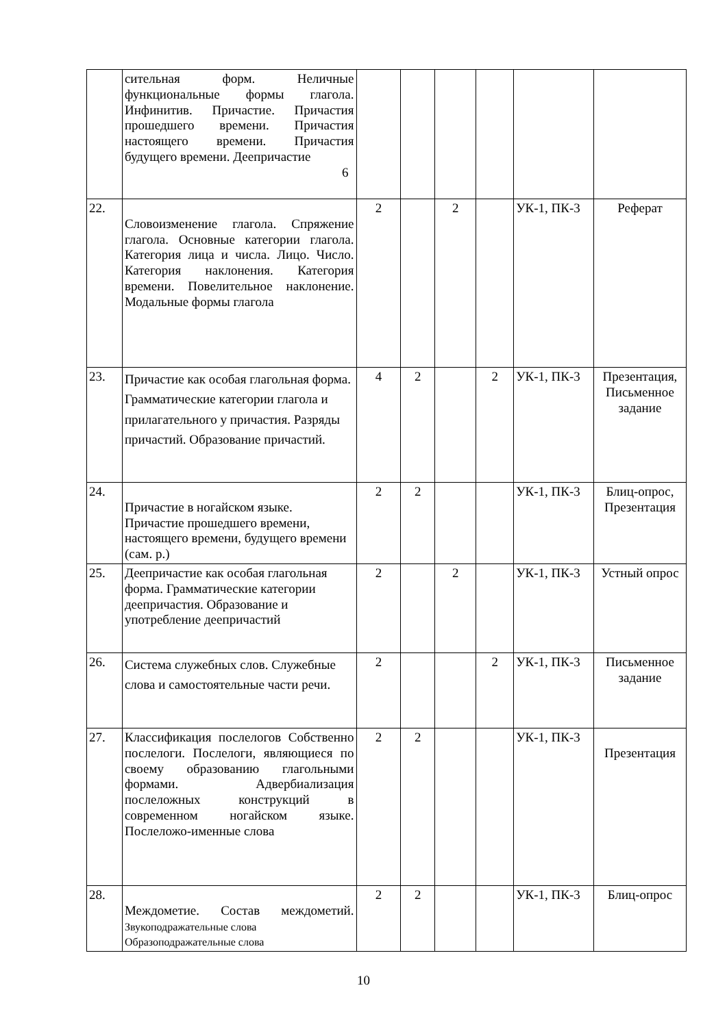| | сительная форм. Неличные функциональные формы глагола. Инфинитив. Причастие. Причастия прошедшего времени. Причастия настоящего времени. Причастия будущего времени. Деепричастие 6 | | | | | | |
| 22. | Словоизменение глагола. Спряжение глагола. Основные категории глагола. Категория лица и числа. Лицо. Число. Категория наклонения. Категория времени. Повелительное наклонение. Модальные формы глагола | 2 | | 2 | | УК-1, ПК-3 | Реферат |
| 23. | Причастие как особая глагольная форма. Грамматические категории глагола и прилагательного у причастия. Разряды причастий. Образование причастий. | 4 | 2 | | 2 | УК-1, ПК-3 | Презентация, Письменное задание |
| 24. | Причастие в ногайском языке. Причастие прошедшего времени, настоящего времени, будущего времени (сам. р.) | 2 | 2 | | | УК-1, ПК-3 | Блиц-опрос, Презентация |
| 25. | Деепричастие как особая глагольная форма. Грамматические категории деепричастия. Образование и употребление деепричастий | 2 | | 2 | | УК-1, ПК-3 | Устный опрос |
| 26. | Система служебных слов. Служебные слова и самостоятельные части речи. | 2 | | | 2 | УК-1, ПК-3 | Письменное задание |
| 27. | Классификация послелогов Собственно послелоги. Послелоги, являющиеся по своему образованию глагольными формами. Адвербиализация послеложных конструкций в современном ногайском языке. Послеложо-именные слова | 2 | 2 | | | УК-1, ПК-3 | Презентация |
| 28. | Междометие. Состав междометий. Звукоподражательные слова Образоподражательные слова | 2 | 2 | | | УК-1, ПК-3 | Блиц-опрос |
10